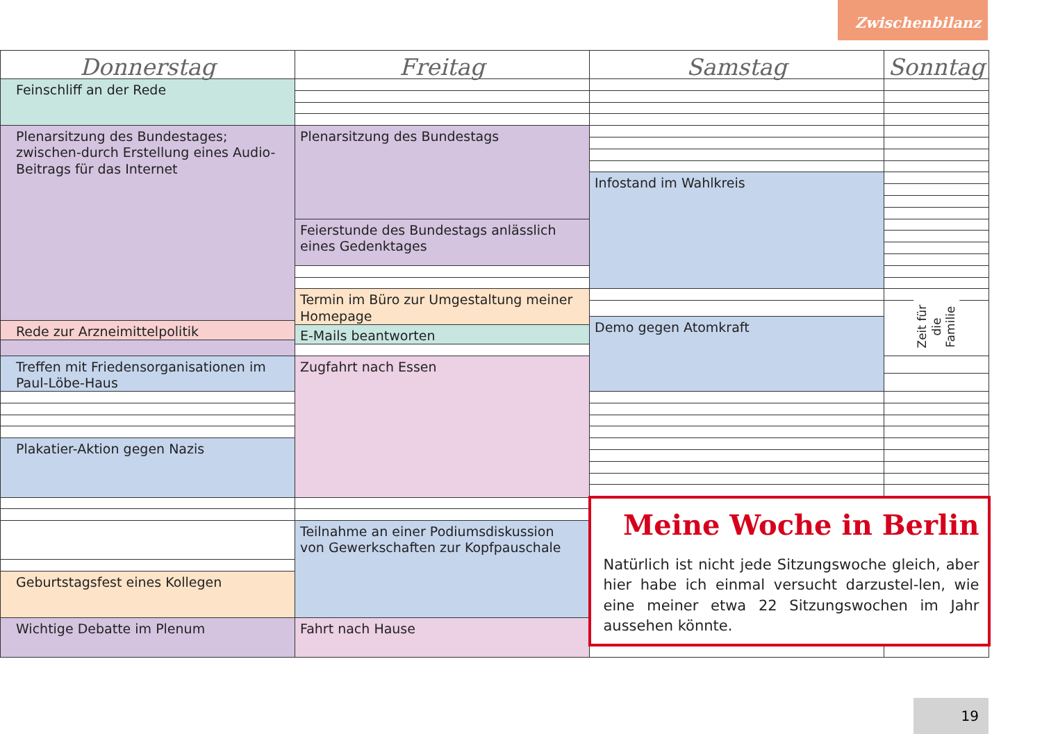Zwischenbilanz
| Donnerstag | Freitag | Samstag | Sonntag |
| --- | --- | --- | --- |
| Feinschliff an der Rede | | | |
| Plenarsitzung des Bundestages; zwischen-durch Erstellung eines Audio-Beitrags für das Internet | Plenarsitzung des Bundestags | | |
| | | Infostand im Wahlkreis | |
| | Feierstunde des Bundestags anlässlich eines Gedenktages | | |
| | Termin im Büro zur Umgestaltung meiner Homepage | | |
| | | | Zeit für die Familie |
| | | Demo gegen Atomkraft | |
| Rede zur Arzneimittelpolitik | | | |
| | E-Mails beantworten | | |
| | Zugfahrt nach Essen | | |
| Treffen mit Friedensorganisationen im Paul-Löbe-Haus | | | |
| Plakatier-Aktion gegen Nazis | | | |
| | | Meine Woche in Berlin Natürlich ist nicht jede Sitzungswoche gleich, aber hier habe ich einmal versucht darzustel-len, wie eine meiner etwa 22 Sitzungswochen im Jahr aussehen könnte. | |
| | Teilnahme an einer Podiumsdiskussion von Gewerkschaften zur Kopfpauschale | | |
| Geburtstagsfest eines Kollegen | | | |
| Wichtige Debatte im Plenum | Fahrt nach Hause | | |
19